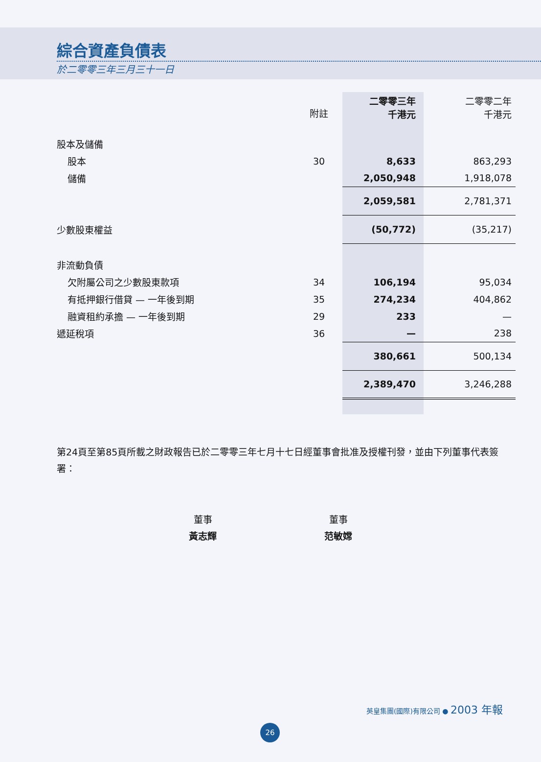綜合資產負債表
於二零零三年三月三十一日
| | 附註 | 二零零三年 千港元 | 二零零二年 千港元 |
| --- | --- | --- | --- |
| 股本及儲備 | | | |
| 股本 | 30 | 8,633 | 863,293 |
| 儲備 | | 2,050,948 | 1,918,078 |
| | | 2,059,581 | 2,781,371 |
| 少數股東權益 | | (50,772) | (35,217) |
| 非流動負債 | | | |
| 欠附屬公司之少數股東款項 | 34 | 106,194 | 95,034 |
| 有抵押銀行借貸 — 一年後到期 | 35 | 274,234 | 404,862 |
| 融資租約承擔 — 一年後到期 | 29 | 233 | — |
| 遞延稅項 | 36 | — | 238 |
| | | 380,661 | 500,134 |
| | | 2,389,470 | 3,246,288 |
第24頁至第85頁所載之財政報告已於二零零三年七月十七日經董事會批准及授權刊發，並由下列董事代表簽署：
董事
黃志輝
董事
范敏嫦
英皇集團(國際)有限公司 ● 2003 年報
26